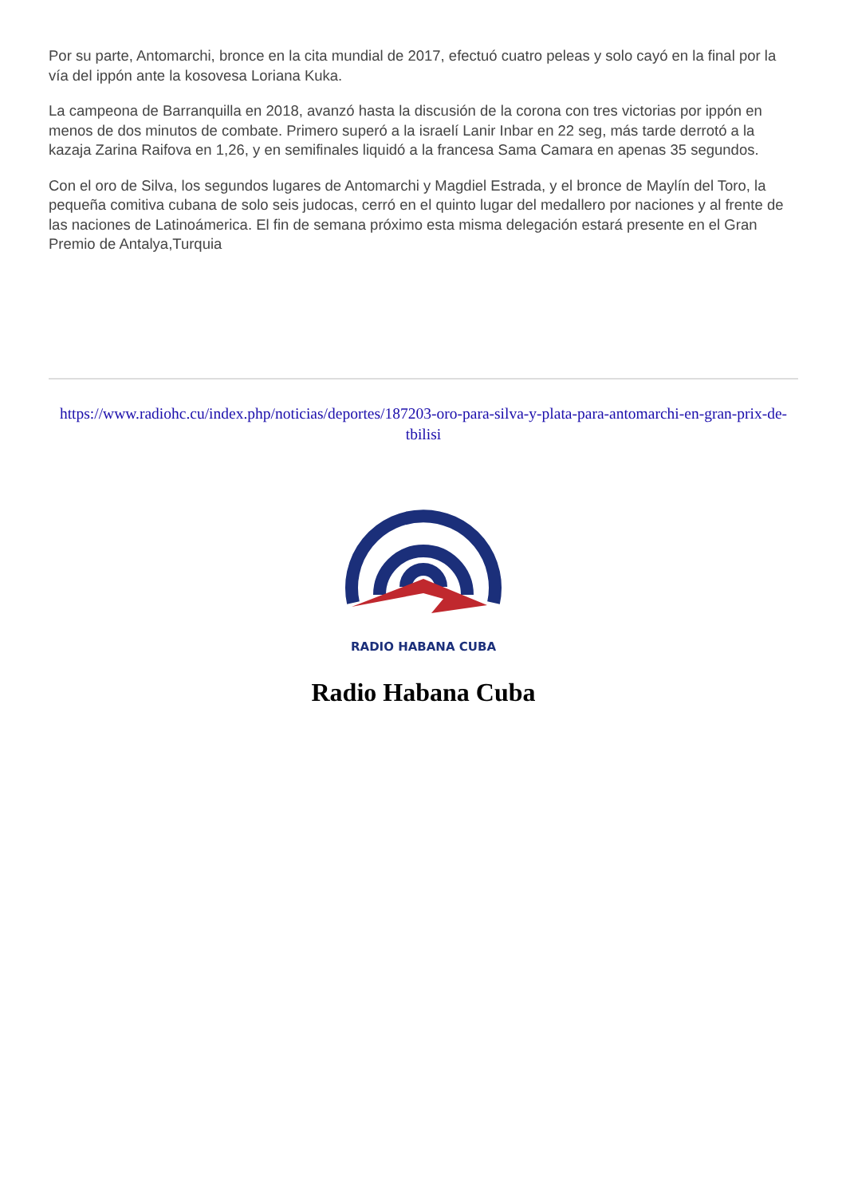Por su parte, Antomarchi, bronce en la cita mundial de 2017, efectuó cuatro peleas y solo cayó en la final por la vía del ippón ante la kosovesa Loriana Kuka.
La campeona de Barranquilla en 2018, avanzó hasta la discusión de la corona con tres victorias por ippón en menos de dos minutos de combate. Primero superó a la israelí Lanir Inbar en 22 seg, más tarde derrotó a la kazaja Zarina Raifova en 1,26, y en semifinales liquidó a la francesa Sama Camara en apenas 35 segundos.
Con el oro de Silva, los segundos lugares de Antomarchi y Magdiel Estrada, y el bronce de Maylín del Toro, la pequeña comitiva cubana de solo seis judocas, cerró en el quinto lugar del medallero por naciones y al frente de las naciones de Latinoámerica. El fin de semana próximo esta misma delegación estará presente en el Gran Premio de Antalya,Turquia
https://www.radiohc.cu/index.php/noticias/deportes/187203-oro-para-silva-y-plata-para-antomarchi-en-gran-prix-de-tbilisi
RADIO HABANA CUBA
Radio Habana Cuba